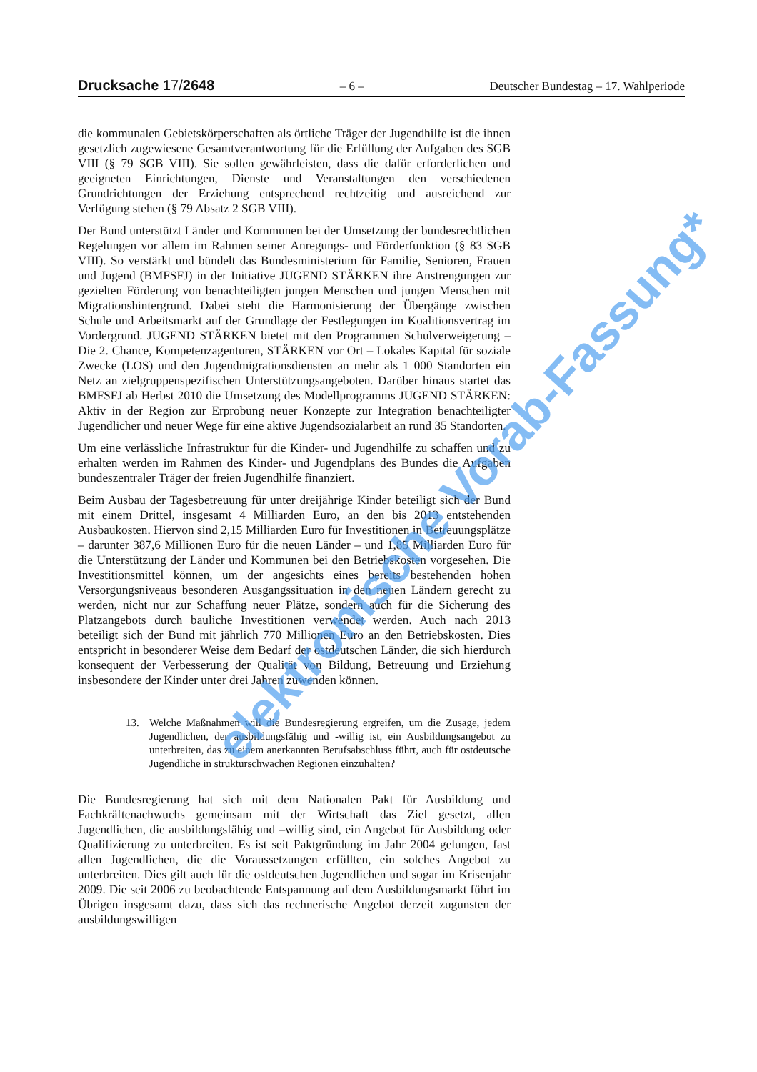Drucksache 17/2648
– 6 –
Deutscher Bundestag – 17. Wahlperiode
die kommunalen Gebietskörperschaften als örtliche Träger der Jugendhilfe ist die ihnen gesetzlich zugewiesene Gesamtverantwortung für die Erfüllung der Aufgaben des SGB VIII (§ 79 SGB VIII). Sie sollen gewährleisten, dass die dafür erforderlichen und geeigneten Einrichtungen, Dienste und Veranstaltungen den verschiedenen Grundrichtungen der Erziehung entsprechend rechtzeitig und ausreichend zur Verfügung stehen (§ 79 Absatz 2 SGB VIII).
Der Bund unterstützt Länder und Kommunen bei der Umsetzung der bundesrechtlichen Regelungen vor allem im Rahmen seiner Anregungs- und Förderfunktion (§ 83 SGB VIII). So verstärkt und bündelt das Bundesministerium für Familie, Senioren, Frauen und Jugend (BMFSFJ) in der Initiative JUGEND STÄRKEN ihre Anstrengungen zur gezielten Förderung von benachteiligten jungen Menschen und jungen Menschen mit Migrationshintergrund. Dabei steht die Harmonisierung der Übergänge zwischen Schule und Arbeitsmarkt auf der Grundlage der Festlegungen im Koalitionsvertrag im Vordergrund. JUGEND STÄRKEN bietet mit den Programmen Schulverweigerung – Die 2. Chance, Kompetenzagenturen, STÄRKEN vor Ort – Lokales Kapital für soziale Zwecke (LOS) und den Jugendmigrationsdiensten an mehr als 1 000 Standorten ein Netz an zielgruppenspezifischen Unterstützungsangeboten. Darüber hinaus startet das BMFSFJ ab Herbst 2010 die Umsetzung des Modellprogramms JUGEND STÄRKEN: Aktiv in der Region zur Erprobung neuer Konzepte zur Integration benachteiligter Jugendlicher und neuer Wege für eine aktive Jugendsozialarbeit an rund 35 Standorten.
Um eine verlässliche Infrastruktur für die Kinder- und Jugendhilfe zu schaffen und zu erhalten werden im Rahmen des Kinder- und Jugendplans des Bundes die Aufgaben bundeszentraler Träger der freien Jugendhilfe finanziert.
Beim Ausbau der Tagesbetreuung für unter dreijährige Kinder beteiligt sich der Bund mit einem Drittel, insgesamt 4 Milliarden Euro, an den bis 2013 entstehenden Ausbaukosten. Hiervon sind 2,15 Milliarden Euro für Investitionen in Betreuungsplätze – darunter 387,6 Millionen Euro für die neuen Länder – und 1,85 Milliarden Euro für die Unterstützung der Länder und Kommunen bei den Betriebskosten vorgesehen. Die Investitionsmittel können, um der angesichts eines bereits bestehenden hohen Versorgungsniveaus besonderen Ausgangssituation in den neuen Ländern gerecht zu werden, nicht nur zur Schaffung neuer Plätze, sondern auch für die Sicherung des Platzangebots durch bauliche Investitionen verwendet werden. Auch nach 2013 beteiligt sich der Bund mit jährlich 770 Millionen Euro an den Betriebskosten. Dies entspricht in besonderer Weise dem Bedarf der ostdeutschen Länder, die sich hierdurch konsequent der Verbesserung der Qualität von Bildung, Betreuung und Erziehung insbesondere der Kinder unter drei Jahren zuwenden können.
13. Welche Maßnahmen will die Bundesregierung ergreifen, um die Zusage, jedem Jugendlichen, der ausbildungsfähig und -willig ist, ein Ausbildungsangebot zu unterbreiten, das zu einem anerkannten Berufsabschluss führt, auch für ostdeutsche Jugendliche in strukturschwachen Regionen einzuhalten?
Die Bundesregierung hat sich mit dem Nationalen Pakt für Ausbildung und Fachkräftenachwuchs gemeinsam mit der Wirtschaft das Ziel gesetzt, allen Jugendlichen, die ausbildungsfähig und –willig sind, ein Angebot für Ausbildung oder Qualifizierung zu unterbreiten. Es ist seit Paktgründung im Jahr 2004 gelungen, fast allen Jugendlichen, die die Voraussetzungen erfüllten, ein solches Angebot zu unterbreiten. Dies gilt auch für die ostdeutschen Jugendlichen und sogar im Krisenjahr 2009. Die seit 2006 zu beobachtende Entspannung auf dem Ausbildungsmarkt führt im Übrigen insgesamt dazu, dass sich das rechnerische Angebot derzeit zugunsten der ausbildungswilligen
elektronische Vorab-Fassung*